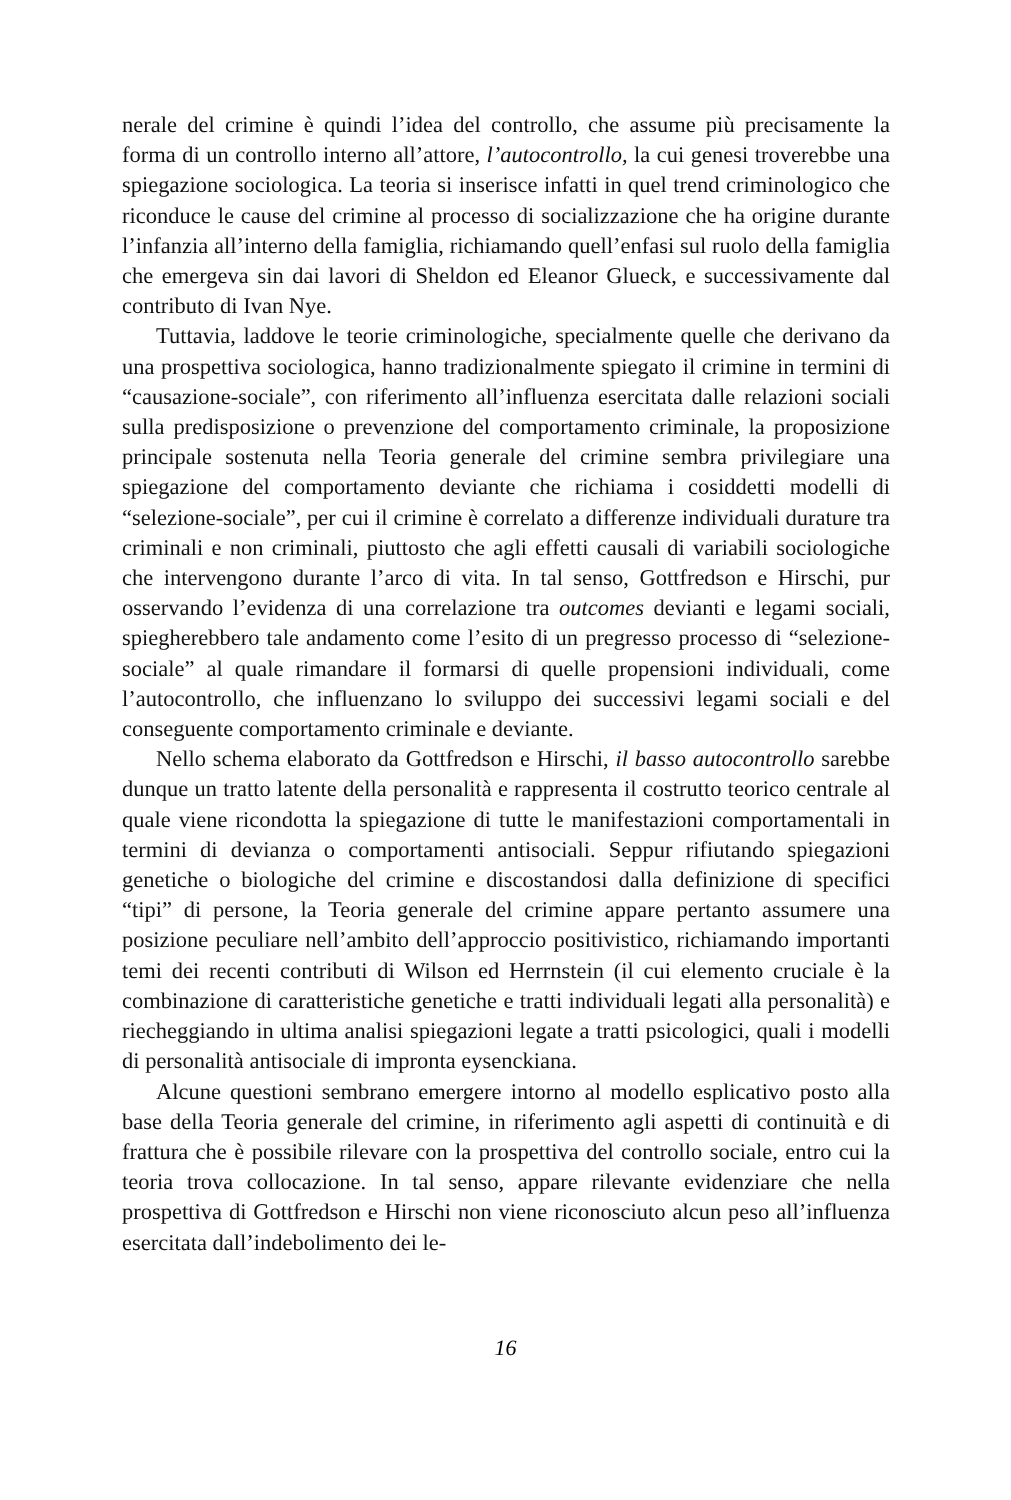nerale del crimine è quindi l’idea del controllo, che assume più precisamente la forma di un controllo interno all’attore, l’autocontrollo, la cui genesi troverebbe una spiegazione sociologica. La teoria si inserisce infatti in quel trend criminologico che riconduce le cause del crimine al processo di socializzazione che ha origine durante l’infanzia all’interno della famiglia, richiamando quell’enfasi sul ruolo della famiglia che emergeva sin dai lavori di Sheldon ed Eleanor Glueck, e successivamente dal contributo di Ivan Nye.
Tuttavia, laddove le teorie criminologiche, specialmente quelle che derivano da una prospettiva sociologica, hanno tradizionalmente spiegato il crimine in termini di “causazione-sociale”, con riferimento all’influenza esercitata dalle relazioni sociali sulla predisposizione o prevenzione del comportamento criminale, la proposizione principale sostenuta nella Teoria generale del crimine sembra privilegiare una spiegazione del comportamento deviante che richiama i cosiddetti modelli di “selezione-sociale”, per cui il crimine è correlato a differenze individuali durature tra criminali e non criminali, piuttosto che agli effetti causali di variabili sociologiche che intervengono durante l’arco di vita. In tal senso, Gottfredson e Hirschi, pur osservando l’evidenza di una correlazione tra outcomes devianti e legami sociali, spiegherebbero tale andamento come l’esito di un pregresso processo di “selezione-sociale” al quale rimandare il formarsi di quelle propensioni individuali, come l’autocontrollo, che influenzano lo sviluppo dei successivi legami sociali e del conseguente comportamento criminale e deviante.
Nello schema elaborato da Gottfredson e Hirschi, il basso autocontrollo sarebbe dunque un tratto latente della personalità e rappresenta il costrutto teorico centrale al quale viene ricondotta la spiegazione di tutte le manifestazioni comportamentali in termini di devianza o comportamenti antisociali. Seppur rifiutando spiegazioni genetiche o biologiche del crimine e discostandosi dalla definizione di specifici “tipi” di persone, la Teoria generale del crimine appare pertanto assumere una posizione peculiare nell’ambito dell’approccio positivistico, richiamando importanti temi dei recenti contributi di Wilson ed Herrnstein (il cui elemento cruciale è la combinazione di caratteristiche genetiche e tratti individuali legati alla personalità) e riecheggiando in ultima analisi spiegazioni legate a tratti psicologici, quali i modelli di personalità antisociale di impronta eysenckiana.
Alcune questioni sembrano emergere intorno al modello esplicativo posto alla base della Teoria generale del crimine, in riferimento agli aspetti di continuità e di frattura che è possibile rilevare con la prospettiva del controllo sociale, entro cui la teoria trova collocazione. In tal senso, appare rilevante evidenziare che nella prospettiva di Gottfredson e Hirschi non viene riconosciuto alcun peso all’influenza esercitata dall’indebolimento dei le-
16